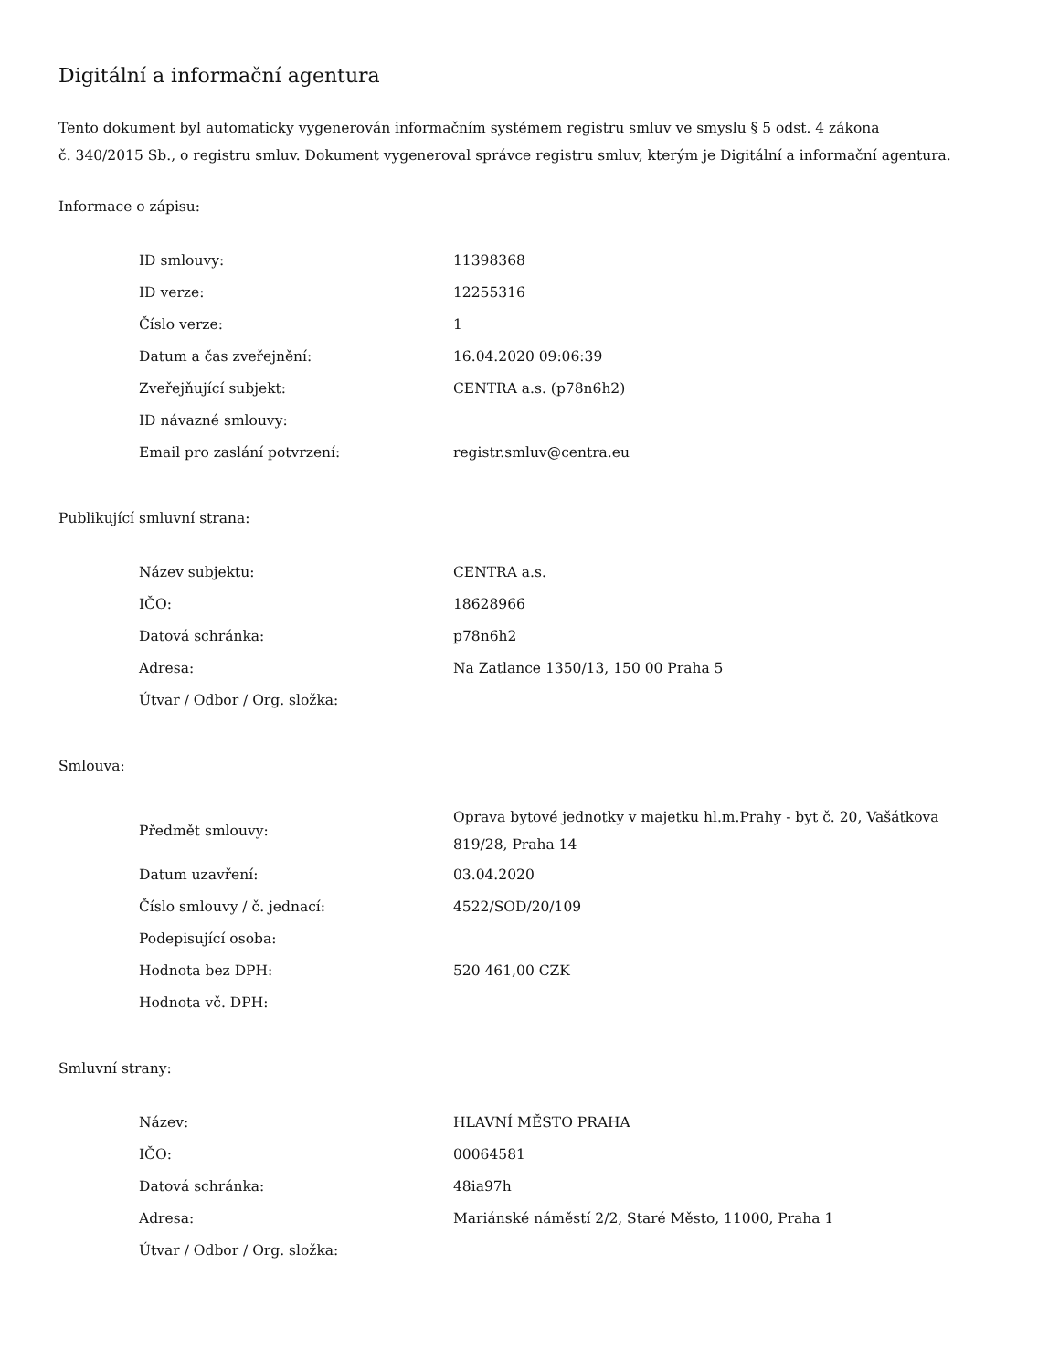Digitální a informační agentura
Tento dokument byl automaticky vygenerován informačním systémem registru smluv ve smyslu § 5 odst. 4 zákona
č. 340/2015 Sb., o registru smluv. Dokument vygeneroval správce registru smluv, kterým je Digitální a informační agentura.
Informace o zápisu:
| ID smlouvy: | 11398368 |
| ID verze: | 12255316 |
| Číslo verze: | 1 |
| Datum a čas zveřejnění: | 16.04.2020 09:06:39 |
| Zveřejňující subjekt: | CENTRA a.s. (p78n6h2) |
| ID návazné smlouvy: | |
| Email pro zaslání potvrzení: | registr.smluv@centra.eu |
Publikující smluvní strana:
| Název subjektu: | CENTRA a.s. |
| IČO: | 18628966 |
| Datová schránka: | p78n6h2 |
| Adresa: | Na Zatlance 1350/13, 150 00 Praha 5 |
| Útvar / Odbor / Org. složka: | |
Smlouva:
| Předmět smlouvy: | Oprava bytové jednotky v majetku hl.m.Prahy - byt č. 20, Vašátkova 819/28, Praha 14 |
| Datum uzavření: | 03.04.2020 |
| Číslo smlouvy / č. jednací: | 4522/SOD/20/109 |
| Podepisující osoba: | |
| Hodnota bez DPH: | 520 461,00 CZK |
| Hodnota vč. DPH: | |
Smluvní strany:
| Název: | HLAVNÍ MĚSTO PRAHA |
| IČO: | 00064581 |
| Datová schránka: | 48ia97h |
| Adresa: | Mariánské náměstí 2/2, Staré Město, 11000, Praha 1 |
| Útvar / Odbor / Org. složka: | |